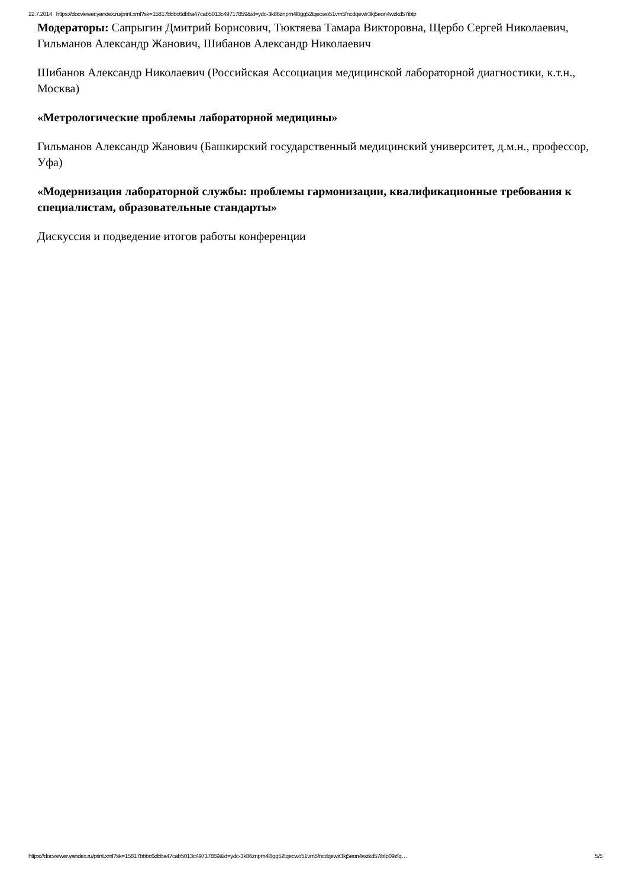22.7.2014 https://docviewer.yandex.ru/print.xml?sk=15817bbbc6dbba47cab5013c49717859&id=ydc-3k86znpm4l8gg52tqecwo51vm5fncdqewir3kj5eon4wzkd57ibtp
Модераторы: Сапрыгин Дмитрий Борисович, Тюктяева Тамара Викторовна, Щербо Сергей Николаевич, Гильманов Александр Жанович, Шибанов Александр Николаевич
Шибанов Александр Николаевич (Российская Ассоциация медицинской лабораторной диагностики, к.т.н., Москва)
«Метрологические проблемы лабораторной медицины»
Гильманов Александр Жанович (Башкирский государственный медицинский университет, д.м.н., профессор, Уфа)
«Модернизация лабораторной службы: проблемы гармонизации, квалификационные требования к специалистам, образовательные стандарты»
Дискуссия и подведение итогов работы конференции
https://docviewer.yandex.ru/print.xml?sk=15817bbbc6dbba47cab5013c49717859&id=ydc-3k86znpm4l8gg52tqecwo51vm5fncdqewir3kj5eon4wzkd57ibtp09zfq… 5/5